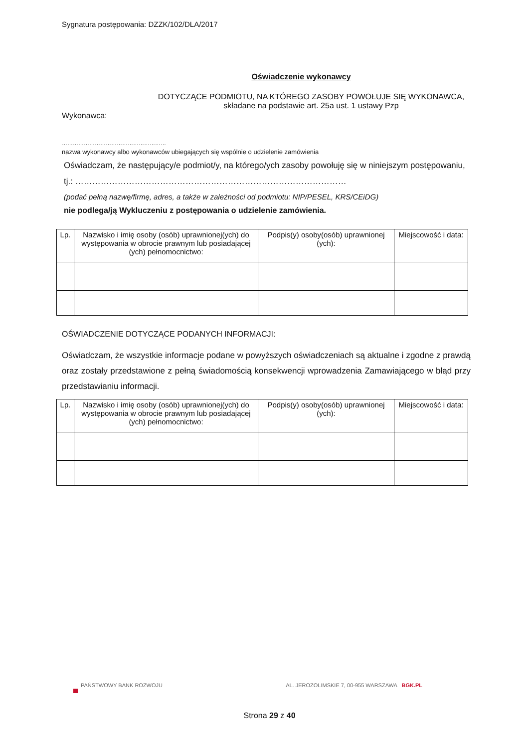Sygnatura postępowania: DZZK/102/DLA/2017
Oświadczenie wykonawcy
DOTYCZĄCE PODMIOTU, NA KTÓREGO ZASOBY POWOŁUJE SIĘ WYKONAWCA,
składane na podstawie art. 25a ust. 1 ustawy Pzp
Wykonawca:
…………………………………………………
nazwa wykonawcy albo wykonawców ubiegających się wspólnie o udzielenie zamówienia
Oświadczam, że następujący/e podmiot/y, na którego/ych zasoby powołuję się w niniejszym postępowaniu, tj.: ……………………………………………………………………………………
(podać pełną nazwę/firmę, adres, a także w zależności od podmiotu: NIP/PESEL, KRS/CEiDG)
nie podlega/ją Wykluczeniu z postępowania o udzielenie zamówienia.
| Lp. | Nazwisko i imię osoby (osób) uprawnionej(ych) do występowania w obrocie prawnym lub posiadającej (ych) pełnomocnictwo: | Podpis(y) osoby(osób) uprawnionej (ych): | Miejscowość i data: |
| --- | --- | --- | --- |
OŚWIADCZENIE DOTYCZĄCE PODANYCH INFORMACJI:
Oświadczam, że wszystkie informacje podane w powyższych oświadczeniach są aktualne i zgodne z prawdą oraz zostały przedstawione z pełną świadomością konsekwencji wprowadzenia Zamawiającego w błąd przy przedstawianiu informacji.
| Lp. | Nazwisko i imię osoby (osób) uprawnionej(ych) do występowania w obrocie prawnym lub posiadającej (ych) pełnomocnictwo: | Podpis(y) osoby(osób) uprawnionej (ych): | Miejscowość i data: |
| --- | --- | --- | --- |
PAŃSTWOWY BANK ROZWOJU AL. JEROZOLIMSKIE 7, 00-955 WARSZAWA BGK.PL
Strona 29 z 40